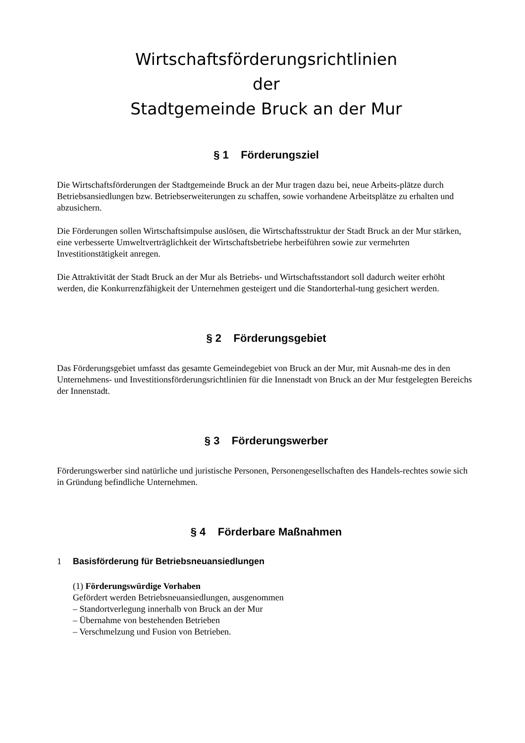Wirtschaftsförderungsrichtlinien
der
Stadtgemeinde Bruck an der Mur
§ 1 Förderungsziel
Die Wirtschaftsförderungen der Stadtgemeinde Bruck an der Mur tragen dazu bei, neue Arbeits-plätze durch Betriebsansiedlungen bzw. Betriebserweiterungen zu schaffen, sowie vorhandene Arbeitsplätze zu erhalten und abzusichern.
Die Förderungen sollen Wirtschaftsimpulse auslösen, die Wirtschaftsstruktur der Stadt Bruck an der Mur stärken, eine verbesserte Umweltverträglichkeit der Wirtschaftsbetriebe herbeiführen sowie zur vermehrten Investitionstätigkeit anregen.
Die Attraktivität der Stadt Bruck an der Mur als Betriebs- und Wirtschaftsstandort soll dadurch weiter erhöht werden, die Konkurrenzfähigkeit der Unternehmen gesteigert und die Standorterhal-tung gesichert werden.
§ 2 Förderungsgebiet
Das Förderungsgebiet umfasst das gesamte Gemeindegebiet von Bruck an der Mur, mit Ausnah-me des in den Unternehmens- und Investitionsförderungsrichtlinien für die Innenstadt von Bruck an der Mur festgelegten Bereichs der Innenstadt.
§ 3 Förderungswerber
Förderungswerber sind natürliche und juristische Personen, Personengesellschaften des Handels-rechtes sowie sich in Gründung befindliche Unternehmen.
§ 4 Förderbare Maßnahmen
1 Basisförderung für Betriebsneuansiedlungen
(1) Förderungswürdige Vorhaben
Gefördert werden Betriebsneuansiedlungen, ausgenommen
– Standortverlegung innerhalb von Bruck an der Mur
– Übernahme von bestehenden Betrieben
– Verschmelzung und Fusion von Betrieben.